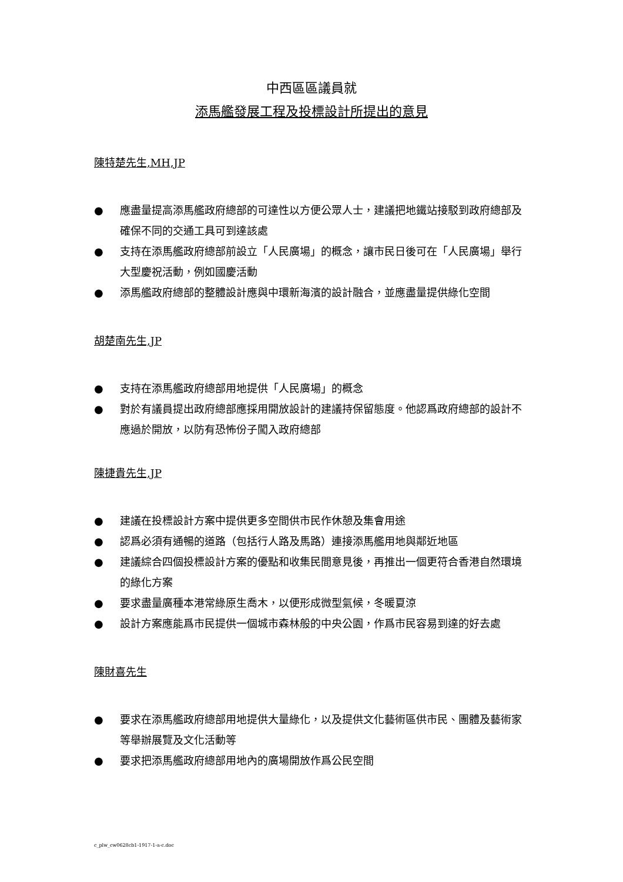中西區區議員就
添馬艦發展工程及投標設計所提出的意見
陳特楚先生,MH,JP
● 應盡量提高添馬艦政府總部的可達性以方便公眾人士，建議把地鐵站接駁到政府總部及確保不同的交通工具可到達該處
● 支持在添馬艦政府總部前設立「人民廣場」的概念，讓市民日後可在「人民廣場」舉行大型慶祝活動，例如國慶活動
● 添馬艦政府總部的整體設計應與中環新海濱的設計融合，並應盡量提供綠化空間
胡楚南先生,JP
● 支持在添馬艦政府總部用地提供「人民廣場」的概念
● 對於有議員提出政府總部應採用開放設計的建議持保留態度。他認爲政府總部的設計不應過於開放，以防有恐怖份子闖入政府總部
陳捷貴先生,JP
● 建議在投標設計方案中提供更多空間供市民作休憩及集會用途
● 認爲必須有通暢的道路（包括行人路及馬路）連接添馬艦用地與鄰近地區
● 建議綜合四個投標設計方案的優點和收集民間意見後，再推出一個更符合香港自然環境的綠化方案
● 要求盡量廣種本港常綠原生喬木，以便形成微型氣候，冬暖夏涼
● 設計方案應能爲市民提供一個城市森林般的中央公園，作爲市民容易到達的好去處
陳財喜先生
● 要求在添馬艦政府總部用地提供大量綠化，以及提供文化藝術區供市民、團體及藝術家等舉辦展覽及文化活動等
● 要求把添馬艦政府總部用地內的廣場開放作爲公民空間
c_plw_cw0628cb1-1917-1-a-c.doc